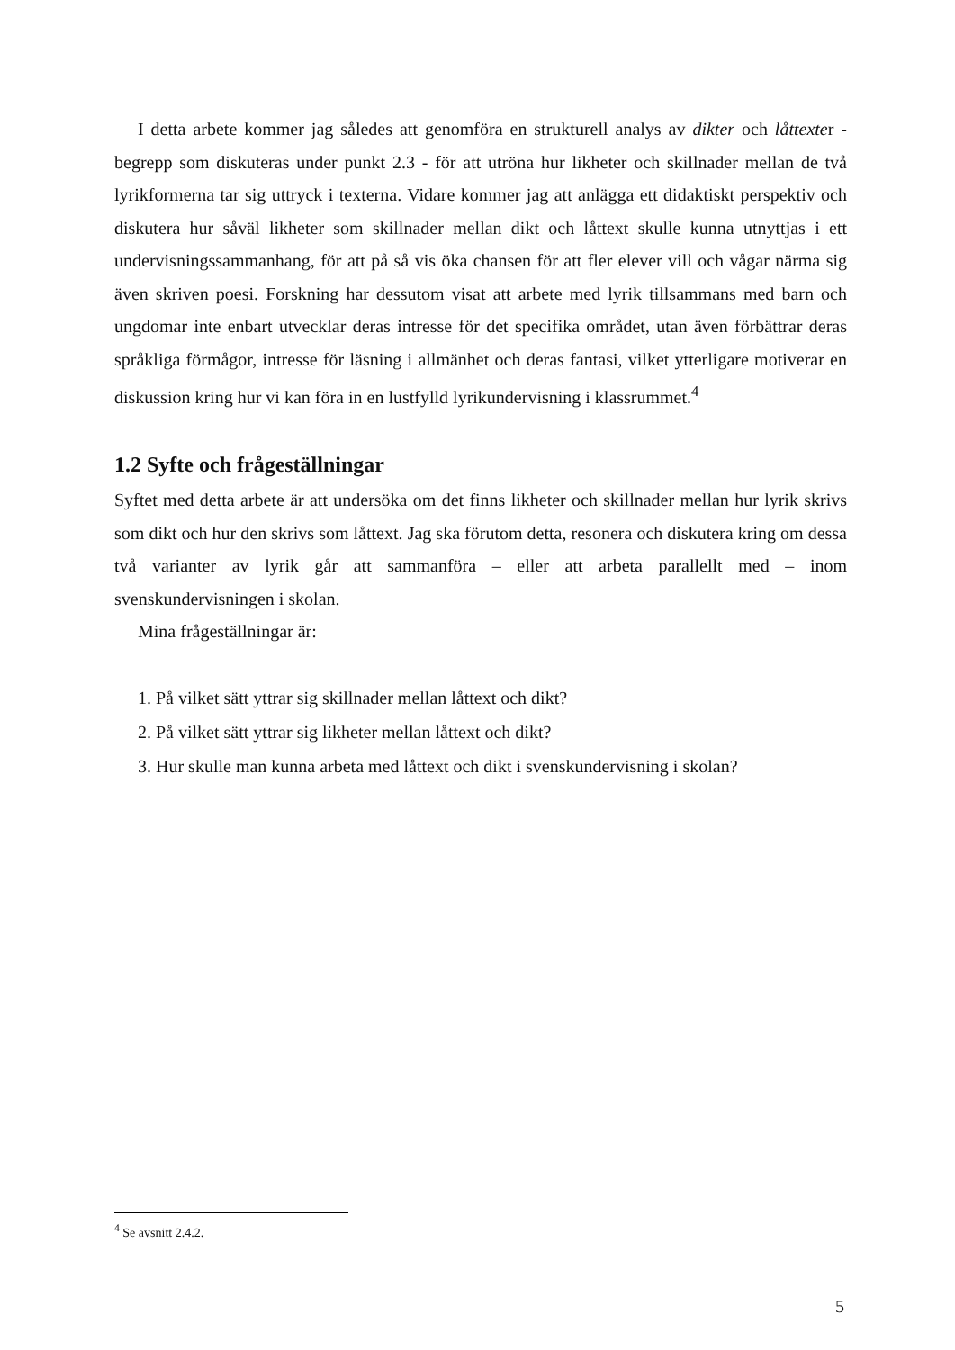I detta arbete kommer jag således att genomföra en strukturell analys av dikter och låttexter - begrepp som diskuteras under punkt 2.3 - för att utröna hur likheter och skillnader mellan de två lyrikformerna tar sig uttryck i texterna. Vidare kommer jag att anlägga ett didaktiskt perspektiv och diskutera hur såväl likheter som skillnader mellan dikt och låttext skulle kunna utnyttjas i ett undervisningssammanhang, för att på så vis öka chansen för att fler elever vill och vågar närma sig även skriven poesi. Forskning har dessutom visat att arbete med lyrik tillsammans med barn och ungdomar inte enbart utvecklar deras intresse för det specifika området, utan även förbättrar deras språkliga förmågor, intresse för läsning i allmänhet och deras fantasi, vilket ytterligare motiverar en diskussion kring hur vi kan föra in en lustfylld lyrikundervisning i klassrummet.<sup>4</sup>
1.2 Syfte och frågeställningar
Syftet med detta arbete är att undersöka om det finns likheter och skillnader mellan hur lyrik skrivs som dikt och hur den skrivs som låttext. Jag ska förutom detta, resonera och diskutera kring om dessa två varianter av lyrik går att sammanföra – eller att arbeta parallellt med – inom svenskundervisningen i skolan.
Mina frågeställningar är:
1. På vilket sätt yttrar sig skillnader mellan låttext och dikt?
2. På vilket sätt yttrar sig likheter mellan låttext och dikt?
3. Hur skulle man kunna arbeta med låttext och dikt i svenskundervisning i skolan?
<sup>4</sup> Se avsnitt 2.4.2.
5